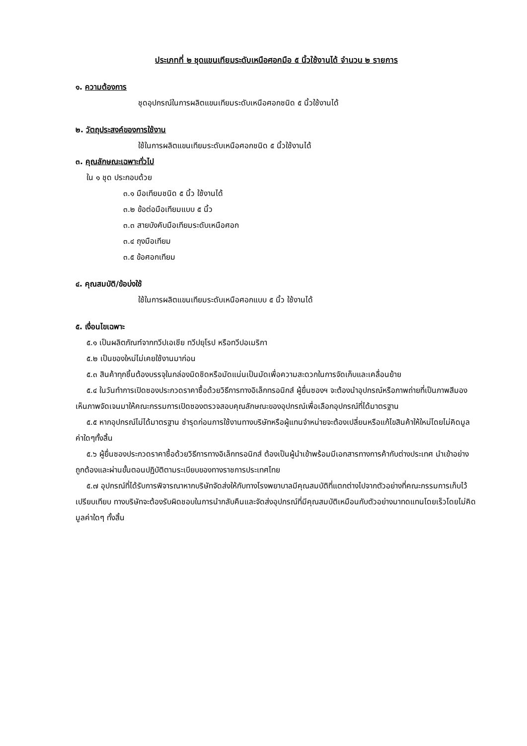ประเภทที่ ๒ ชุดแขนเทียมระดับเหนือศอกมือ ๕ นิ้วใช้งานได้ จำนวน ๒ รายการ
๑. ความต้องการ
ชุดอุปกรณ์ในการผลิตแขนเทียมระดับเหนือศอกชนิด ๕ นิ้วใช้งานได้
๒. วัตถุประสงค์ของการใช้งาน
ใช้ในการผลิตแขนเทียมระดับเหนือศอกชนิด ๕ นิ้วใช้งานได้
๓. คุณลักษณะเฉพาะทั่วไป
ใน ๑ ชุด ประกอบด้วย
๓.๑ มือเทียมชนิด ๕ นิ้ว ใช้งานได้
๓.๒ ข้อต่อมือเทียมแบบ ๕ นิ้ว
๓.๓ สายบังคับมือเทียมระดับเหนือศอก
๓.๔ ถุงมือเทียม
๓.๕ ข้อศอกเทียม
๔. คุณสมบัติ/ข้อบ่งใช้
ใช้ในการผลิตแขนเทียมระดับเหนือศอกแบบ ๕ นิ้ว ใช้งานได้
๕. เงื่อนไขเฉพาะ
๕.๑ เป็นผลิตภัณฑ์จากทวีปเอเชีย ทวีปยุโรป หรือทวีปอเมริกา
๕.๒ เป็นของใหม่ไม่เคยใช้งานมาก่อน
๕.๓ สินค้าทุกชิ้นต้องบรรจุในกล่องมิดชิดหรือมัดแน่นเป็นมัดเพื่อความสะดวกในการจัดเก็บและเคลื่อนย้าย
๕.๔ ในวันทำการเปิดซองประกวดราคาซื้อด้วยวิธีการทางอิเล็กทรอนิกส์ ผู้ยื่นซองฯ จะต้องนำอุปกรณ์หรือภาพถ่ายที่เป็นภาพสีมองเห็นภาพจัดเจนมาให้คณะกรรมการเปิดซองตรวจสอบคุณลักษณะของอุปกรณ์เพื่อเลือกอุปกรณ์ที่ได้มาตรฐาน
๕.๕ หากอุปกรณ์ไม่ได้มาตรฐาน ชำรุดก่อนการใช้งานทางบริษัทหรือผู้แทนจำหน่ายจะต้องเปลี่ยนหรือแก้ไขสินค้าให้ใหม่โดยไม่คิดมูลค่าใดๆทั้งสิ้น
๕.๖ ผู้ยื่นซองประกวดราคาซื้อด้วยวิธีการทางอิเล็กทรอนิกส์ ต้องเป็นผู้นำเข้าพร้อมมีเอกสารทางการค้ากับต่างประเทศ นำเข้าอย่างถูกต้องและผ่านขั้นตอนปฏิบัติตามระเบียบของทางราชการประเทศไทย
๕.๗ อุปกรณ์ที่ได้รับการพิจารณาหากบริษัทจัดส่งให้กับทางโรงพยาบาลมีคุณสมบัติที่แตกต่างไปจากตัวอย่างที่คณะกรรมการเก็บไว้เปรียบเทียบ ทางบริษัทจะต้องรับผิดชอบในการนำกลับคืนและจัดส่งอุปกรณ์ที่มีคุณสมบัติเหมือนกับตัวอย่างมาทดแทนโดยเร็วโดยไม่คิดมูลค่าใดๆ ทั้งสิ้น